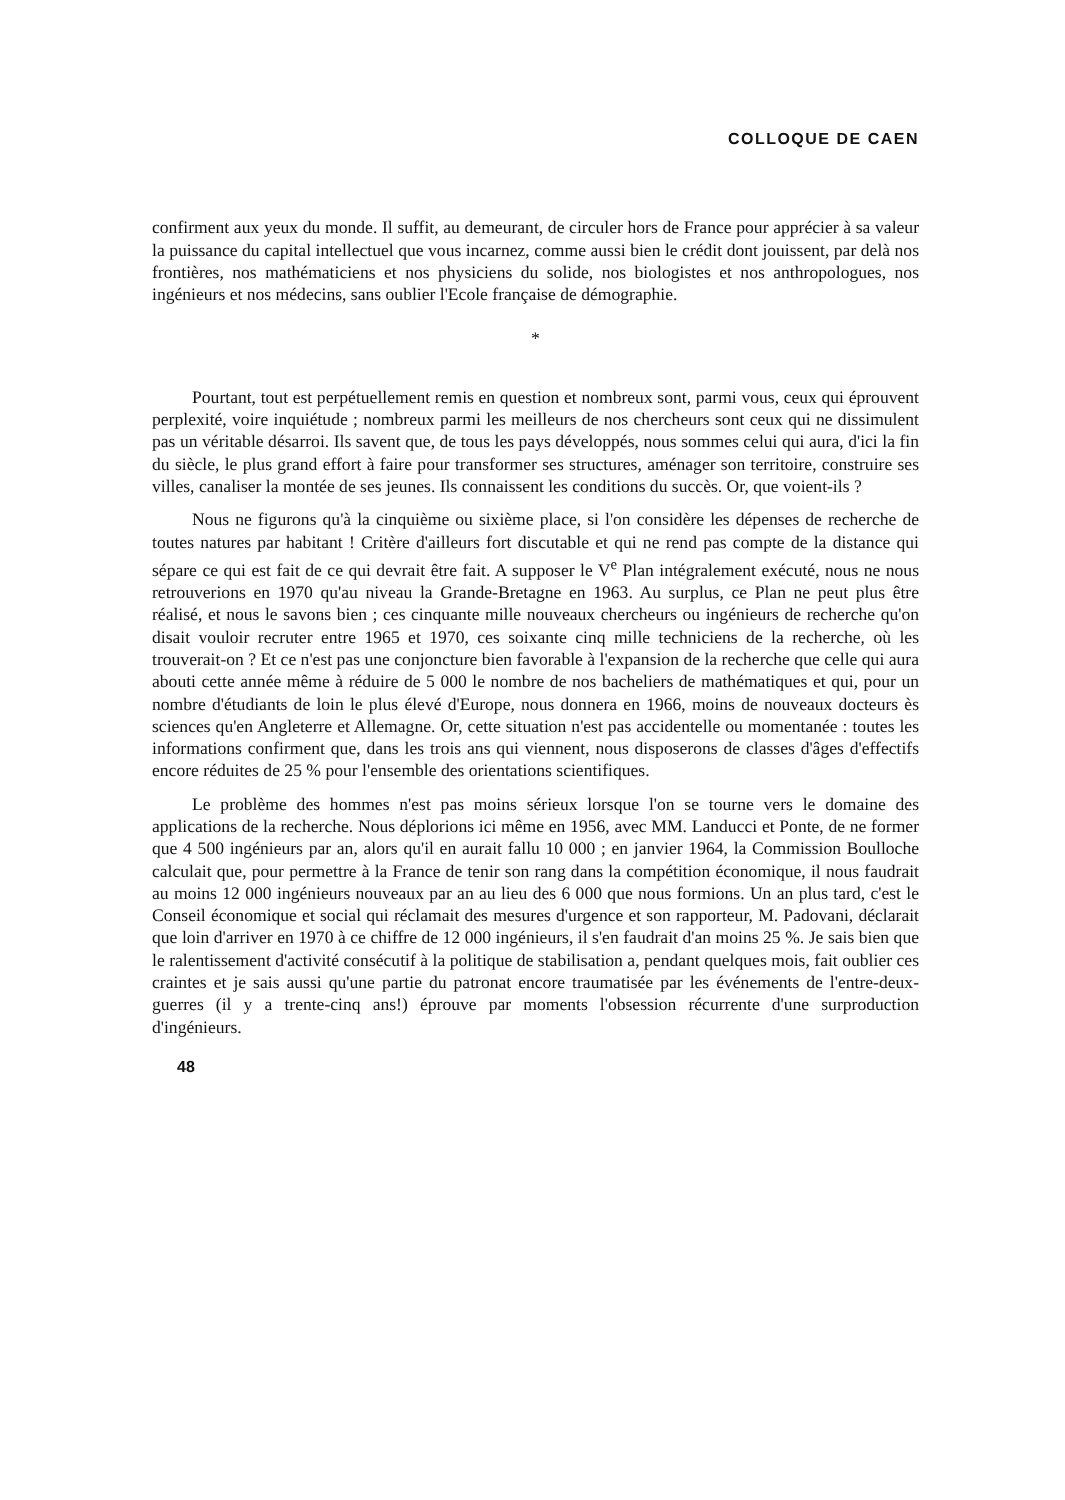COLLOQUE DE CAEN
confirment aux yeux du monde. Il suffit, au demeurant, de circuler hors de France pour apprécier à sa valeur la puissance du capital intellectuel que vous incarnez, comme aussi bien le crédit dont jouissent, par delà nos frontières, nos mathématiciens et nos physiciens du solide, nos biologistes et nos anthropologues, nos ingénieurs et nos médecins, sans oublier l'Ecole française de démographie.
*
Pourtant, tout est perpétuellement remis en question et nombreux sont, parmi vous, ceux qui éprouvent perplexité, voire inquiétude ; nombreux parmi les meilleurs de nos chercheurs sont ceux qui ne dissimulent pas un véritable désarroi. Ils savent que, de tous les pays développés, nous sommes celui qui aura, d'ici la fin du siècle, le plus grand effort à faire pour transformer ses structures, aménager son territoire, construire ses villes, canaliser la montée de ses jeunes. Ils connaissent les conditions du succès. Or, que voient-ils ?
Nous ne figurons qu'à la cinquième ou sixième place, si l'on considère les dépenses de recherche de toutes natures par habitant ! Critère d'ailleurs fort discutable et qui ne rend pas compte de la distance qui sépare ce qui est fait de ce qui devrait être fait. A supposer le V<sup>e</sup> Plan intégralement exécuté, nous ne nous retrouverions en 1970 qu'au niveau la Grande-Bretagne en 1963. Au surplus, ce Plan ne peut plus être réalisé, et nous le savons bien ; ces cinquante mille nouveaux chercheurs ou ingénieurs de recherche qu'on disait vouloir recruter entre 1965 et 1970, ces soixante cinq mille techniciens de la recherche, où les trouverait-on ? Et ce n'est pas une conjoncture bien favorable à l'expansion de la recherche que celle qui aura abouti cette année même à réduire de 5 000 le nombre de nos bacheliers de mathématiques et qui, pour un nombre d'étudiants de loin le plus élevé d'Europe, nous donnera en 1966, moins de nouveaux docteurs ès sciences qu'en Angleterre et Allemagne. Or, cette situation n'est pas accidentelle ou momentanée : toutes les informations confirment que, dans les trois ans qui viennent, nous disposerons de classes d'âges d'effectifs encore réduites de 25 % pour l'ensemble des orientations scientifiques.
Le problème des hommes n'est pas moins sérieux lorsque l'on se tourne vers le domaine des applications de la recherche. Nous déplorions ici même en 1956, avec MM. Landucci et Ponte, de ne former que 4 500 ingénieurs par an, alors qu'il en aurait fallu 10 000 ; en janvier 1964, la Commission Boulloche calculait que, pour permettre à la France de tenir son rang dans la compétition économique, il nous faudrait au moins 12 000 ingénieurs nouveaux par an au lieu des 6 000 que nous formions. Un an plus tard, c'est le Conseil économique et social qui réclamait des mesures d'urgence et son rapporteur, M. Padovani, déclarait que loin d'arriver en 1970 à ce chiffre de 12 000 ingénieurs, il s'en faudrait d'an moins 25 %. Je sais bien que le ralentissement d'activité consécutif à la politique de stabilisation a, pendant quelques mois, fait oublier ces craintes et je sais aussi qu'une partie du patronat encore traumatisée par les événements de l'entre-deux-guerres (il y a trente-cinq ans!) éprouve par moments l'obsession récurrente d'une surproduction d'ingénieurs.
48